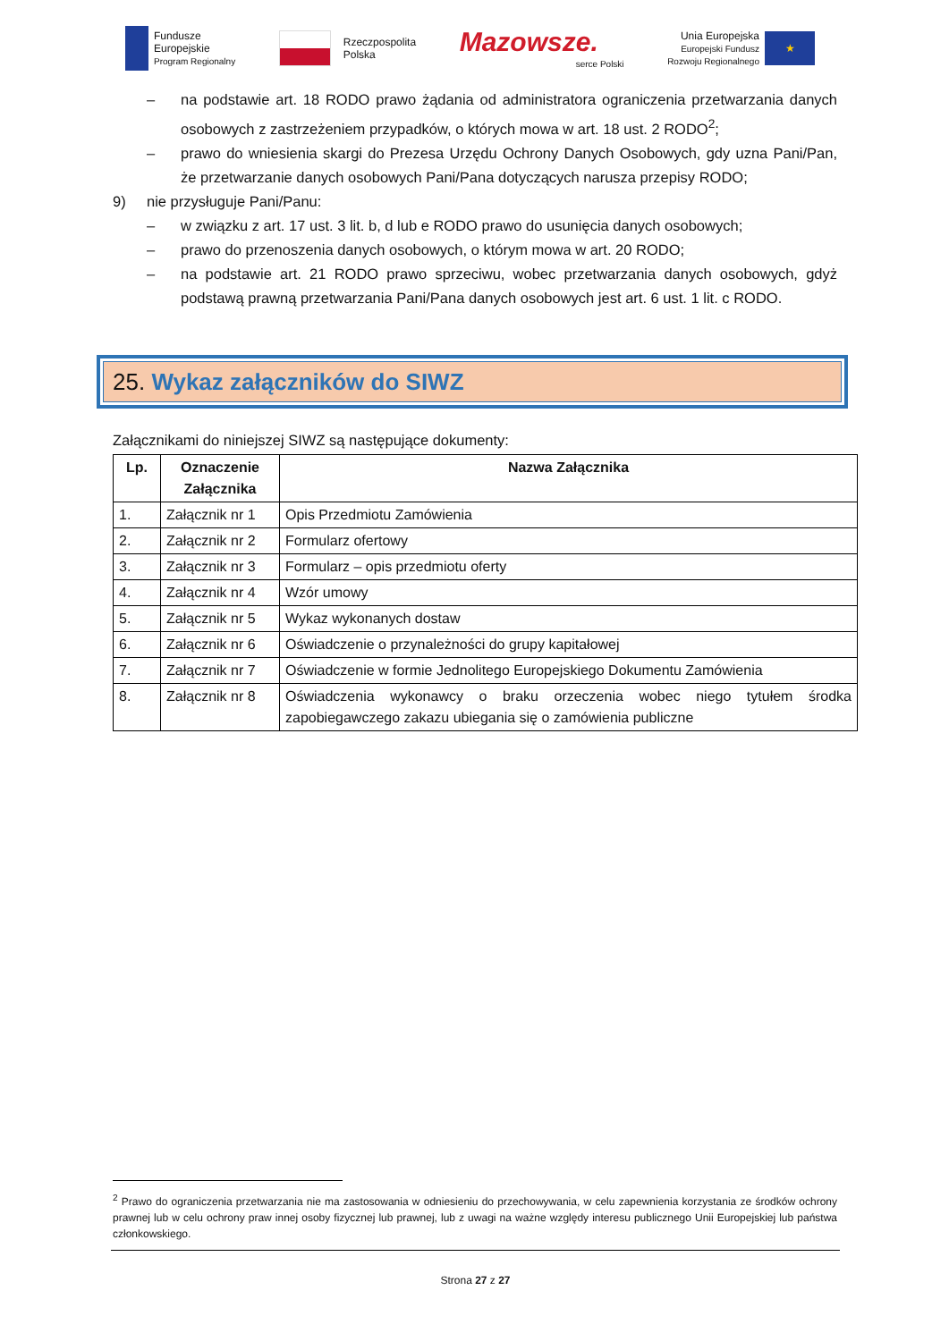Fundusze
Europejskie
Program Regionalny
Rzeczpospolita
Polska
Mazowsze.
serce Polski
Unia Europejska
Europejski Fundusz
Rozwoju Regionalnego
★
– na podstawie art. 18 RODO prawo żądania od administratora ograniczenia przetwarzania danych osobowych z zastrzeżeniem przypadków, o których mowa w art. 18 ust. 2 RODO<sup>2</sup>;
– prawo do wniesienia skargi do Prezesa Urzędu Ochrony Danych Osobowych, gdy uzna Pani/Pan, że przetwarzanie danych osobowych Pani/Pana dotyczących narusza przepisy RODO;
9) nie przysługuje Pani/Panu:
– w związku z art. 17 ust. 3 lit. b, d lub e RODO prawo do usunięcia danych osobowych;
– prawo do przenoszenia danych osobowych, o którym mowa w art. 20 RODO;
– na podstawie art. 21 RODO prawo sprzeciwu, wobec przetwarzania danych osobowych, gdyż podstawą prawną przetwarzania Pani/Pana danych osobowych jest art. 6 ust. 1 lit. c RODO.
25. Wykaz załączników do SIWZ
Załącznikami do niniejszej SIWZ są następujące dokumenty:
| Lp. | Oznaczenie Załącznika | Nazwa Załącznika |
| --- | --- | --- |
| 1. | Załącznik nr 1 | Opis Przedmiotu Zamówienia |
| 2. | Załącznik nr 2 | Formularz ofertowy |
| 3. | Załącznik nr 3 | Formularz – opis przedmiotu oferty |
| 4. | Załącznik nr 4 | Wzór umowy |
| 5. | Załącznik nr 5 | Wykaz wykonanych dostaw |
| 6. | Załącznik nr 6 | Oświadczenie o przynależności do grupy kapitałowej |
| 7. | Załącznik nr 7 | Oświadczenie w formie Jednolitego Europejskiego Dokumentu Zamówienia |
| 8. | Załącznik nr 8 | Oświadczenia wykonawcy o braku orzeczenia wobec niego tytułem środka zapobiegawczego zakazu ubiegania się o zamówienia publiczne |
<sup>2</sup> Prawo do ograniczenia przetwarzania nie ma zastosowania w odniesieniu do przechowywania, w celu zapewnienia korzystania ze środków ochrony prawnej lub w celu ochrony praw innej osoby fizycznej lub prawnej, lub z uwagi na ważne względy interesu publicznego Unii Europejskiej lub państwa członkowskiego.
Strona 27 z 27